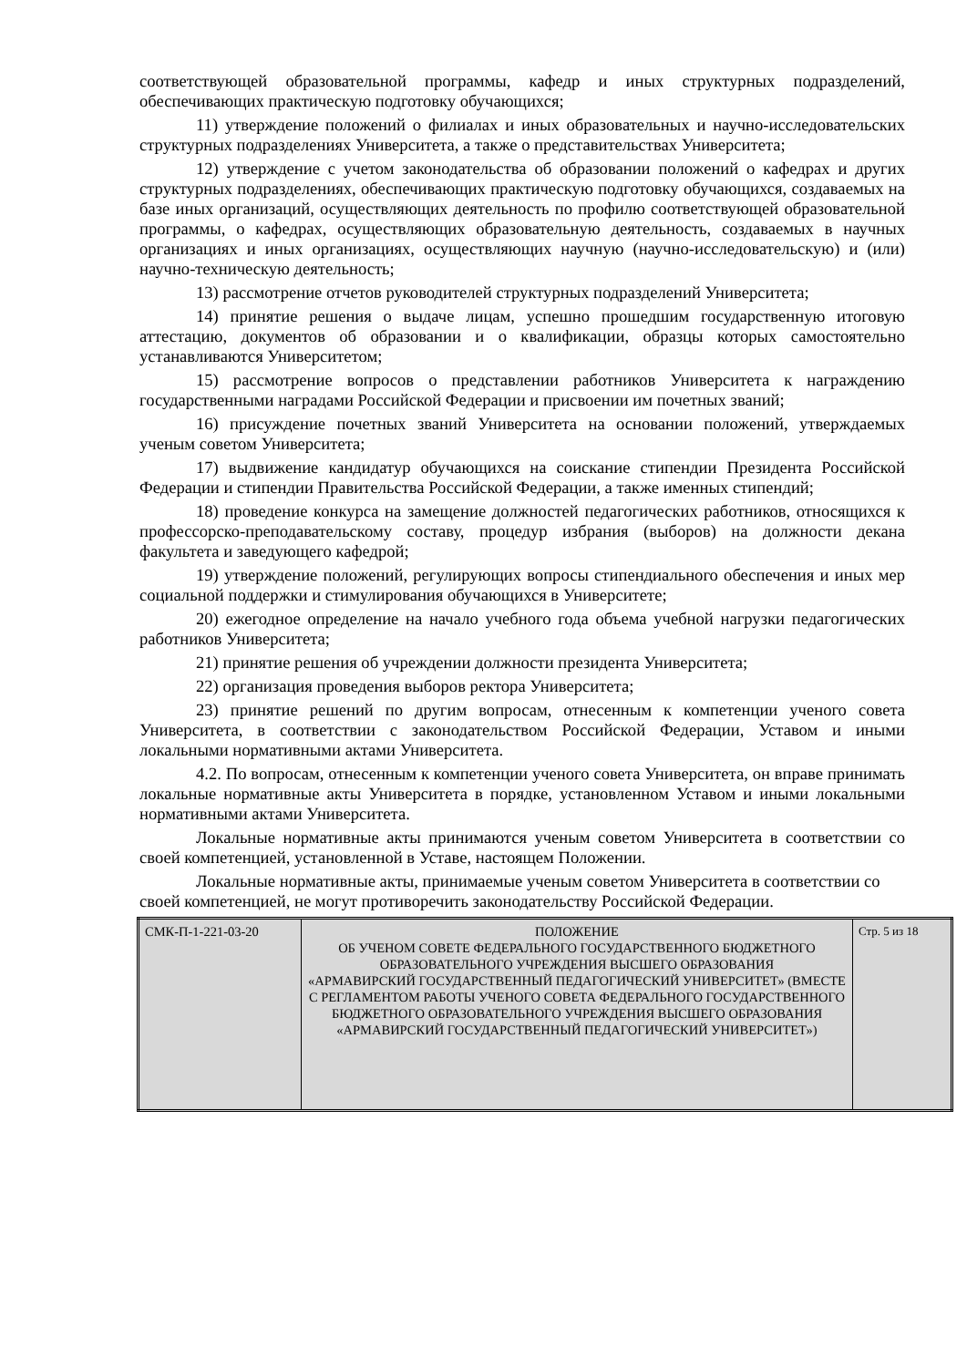соответствующей образовательной программы, кафедр и иных структурных подразделений, обеспечивающих практическую подготовку обучающихся;
11) утверждение положений о филиалах и иных образовательных и научно-исследовательских структурных подразделениях Университета, а также о представительствах Университета;
12) утверждение с учетом законодательства об образовании положений о кафедрах и других структурных подразделениях, обеспечивающих практическую подготовку обучающихся, создаваемых на базе иных организаций, осуществляющих деятельность по профилю соответствующей образовательной программы, о кафедрах, осуществляющих образовательную деятельность, создаваемых в научных организациях и иных организациях, осуществляющих научную (научно-исследовательскую) и (или) научно-техническую деятельность;
13) рассмотрение отчетов руководителей структурных подразделений Университета;
14) принятие решения о выдаче лицам, успешно прошедшим государственную итоговую аттестацию, документов об образовании и о квалификации, образцы которых самостоятельно устанавливаются Университетом;
15) рассмотрение вопросов о представлении работников Университета к награждению государственными наградами Российской Федерации и присвоении им почетных званий;
16) присуждение почетных званий Университета на основании положений, утверждаемых ученым советом Университета;
17) выдвижение кандидатур обучающихся на соискание стипендии Президента Российской Федерации и стипендии Правительства Российской Федерации, а также именных стипендий;
18) проведение конкурса на замещение должностей педагогических работников, относящихся к профессорско-преподавательскому составу, процедур избрания (выборов) на должности декана факультета и заведующего кафедрой;
19) утверждение положений, регулирующих вопросы стипендиального обеспечения и иных мер социальной поддержки и стимулирования обучающихся в Университете;
20) ежегодное определение на начало учебного года объема учебной нагрузки педагогических работников Университета;
21) принятие решения об учреждении должности президента Университета;
22) организация проведения выборов ректора Университета;
23) принятие решений по другим вопросам, отнесенным к компетенции ученого совета Университета, в соответствии с законодательством Российской Федерации, Уставом и иными локальными нормативными актами Университета.
4.2. По вопросам, отнесенным к компетенции ученого совета Университета, он вправе принимать локальные нормативные акты Университета в порядке, установленном Уставом и иными локальными нормативными актами Университета.
Локальные нормативные акты принимаются ученым советом Университета в соответствии со своей компетенцией, установленной в Уставе, настоящем Положении.
Локальные нормативные акты, принимаемые ученым советом Университета в соответствии со своей компетенцией, не могут противоречить законодательству Российской Федерации.
| СМК-П-1-221-03-20 | ПОЛОЖЕНИЕ ОБ УЧЕНОМ СОВЕТЕ ФЕДЕРАЛЬНОГО ГОСУДАРСТВЕННОГО БЮДЖЕТНОГО ОБРАЗОВАТЕЛЬНОГО УЧРЕЖДЕНИЯ ВЫСШЕГО ОБРАЗОВАНИЯ «АРМАВИРСКИЙ ГОСУДАРСТВЕННЫЙ ПЕДАГОГИЧЕСКИЙ УНИВЕРСИТЕТ» (ВМЕСТЕ С РЕГЛАМЕНТОМ РАБОТЫ УЧЕНОГО СОВЕТА ФЕДЕРАЛЬНОГО ГОСУДАРСТВЕННОГО БЮДЖЕТНОГО ОБРАЗОВАТЕЛЬНОГО УЧРЕЖДЕНИЯ ВЫСШЕГО ОБРАЗОВАНИЯ «АРМАВИРСКИЙ ГОСУДАРСТВЕННЫЙ ПЕДАГОГИЧЕСКИЙ УНИВЕРСИТЕТ») | Стр. 5 из 18 |